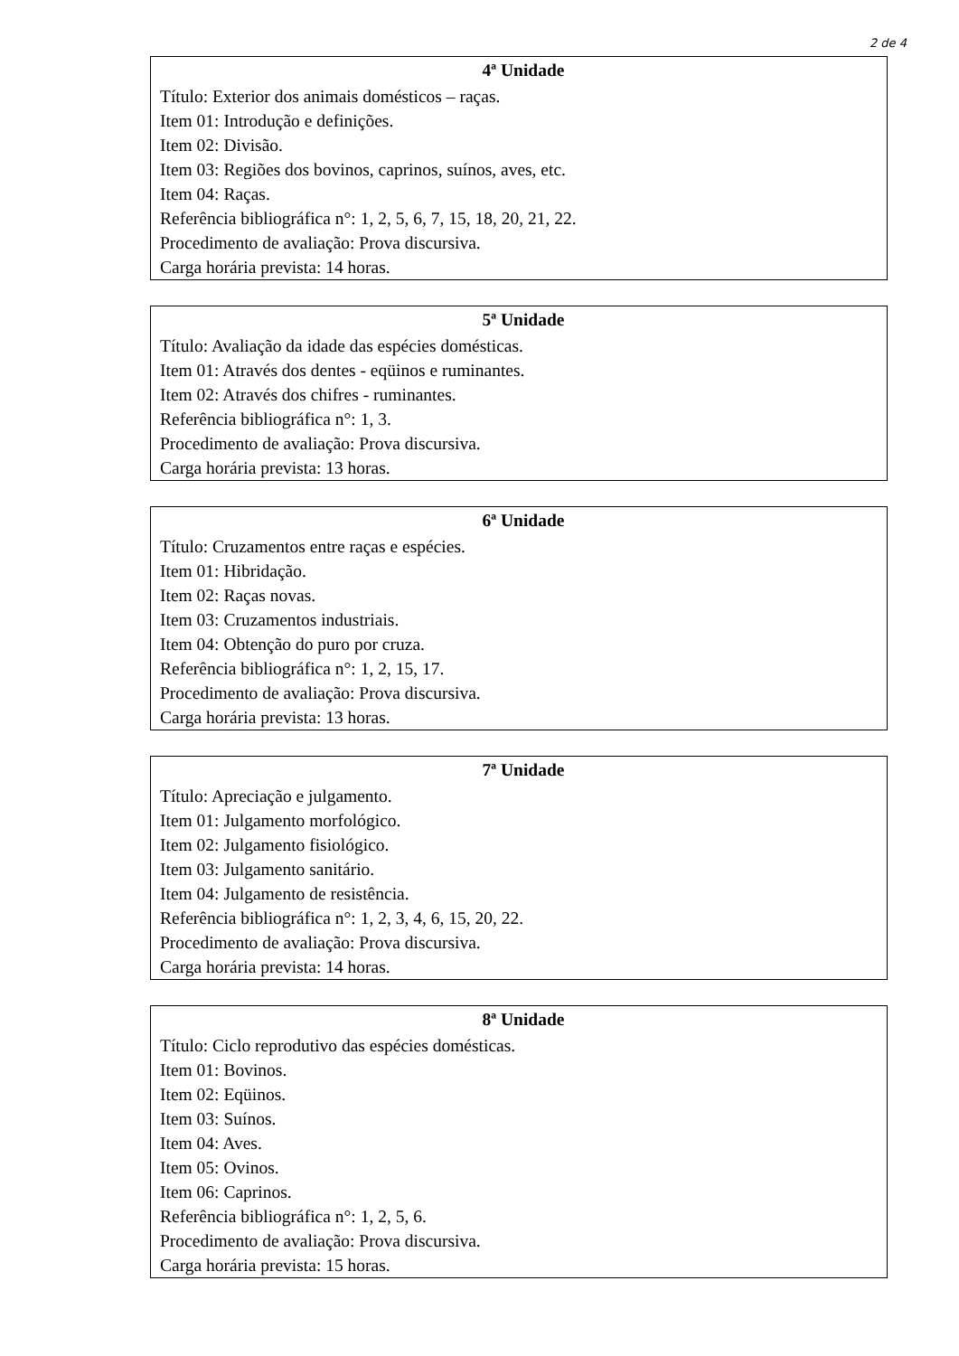2 de 4
4ª Unidade
Título: Exterior dos animais domésticos – raças.
Item 01: Introdução e definições.
Item 02: Divisão.
Item 03: Regiões dos bovinos, caprinos, suínos, aves, etc.
Item 04: Raças.
Referência bibliográfica n°: 1, 2, 5, 6, 7, 15, 18, 20, 21, 22.
Procedimento de avaliação: Prova discursiva.
Carga horária prevista: 14 horas.
5ª Unidade
Título: Avaliação da idade das espécies domésticas.
Item 01: Através dos dentes - eqüinos e ruminantes.
Item 02: Através dos chifres - ruminantes.
Referência bibliográfica n°: 1, 3.
Procedimento de avaliação: Prova discursiva.
Carga horária prevista: 13 horas.
6ª Unidade
Título: Cruzamentos entre raças e espécies.
Item 01: Hibridação.
Item 02: Raças novas.
Item 03: Cruzamentos industriais.
Item 04: Obtenção do puro por cruza.
Referência bibliográfica n°: 1, 2, 15, 17.
Procedimento de avaliação: Prova discursiva.
Carga horária prevista: 13 horas.
7ª Unidade
Título: Apreciação e julgamento.
Item 01: Julgamento morfológico.
Item 02: Julgamento fisiológico.
Item 03: Julgamento sanitário.
Item 04: Julgamento de resistência.
Referência bibliográfica n°: 1, 2, 3, 4, 6, 15, 20, 22.
Procedimento de avaliação: Prova discursiva.
Carga horária prevista: 14 horas.
8ª Unidade
Título: Ciclo reprodutivo das espécies domésticas.
Item 01: Bovinos.
Item 02: Eqüinos.
Item 03: Suínos.
Item 04: Aves.
Item 05: Ovinos.
Item 06: Caprinos.
Referência bibliográfica n°: 1, 2, 5, 6.
Procedimento de avaliação: Prova discursiva.
Carga horária prevista: 15 horas.